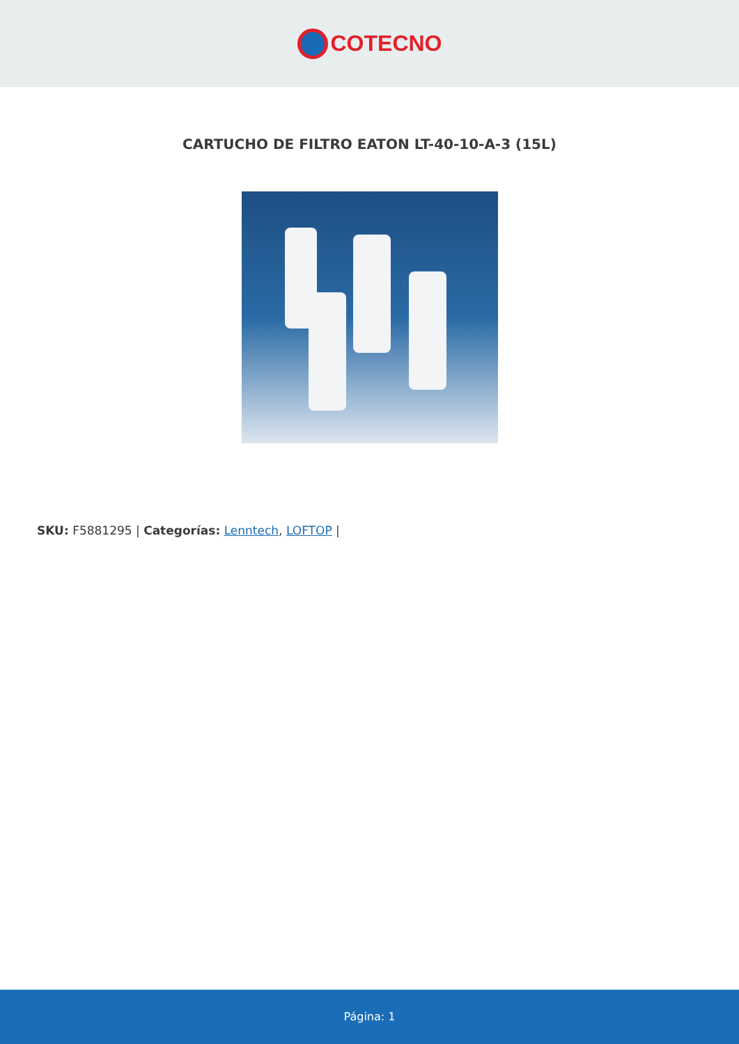COTECNO
CARTUCHO DE FILTRO EATON LT-40-10-A-3 (15L)
SKU: F5881295 | Categorías: Lenntech, LOFTOP |
Página: 1